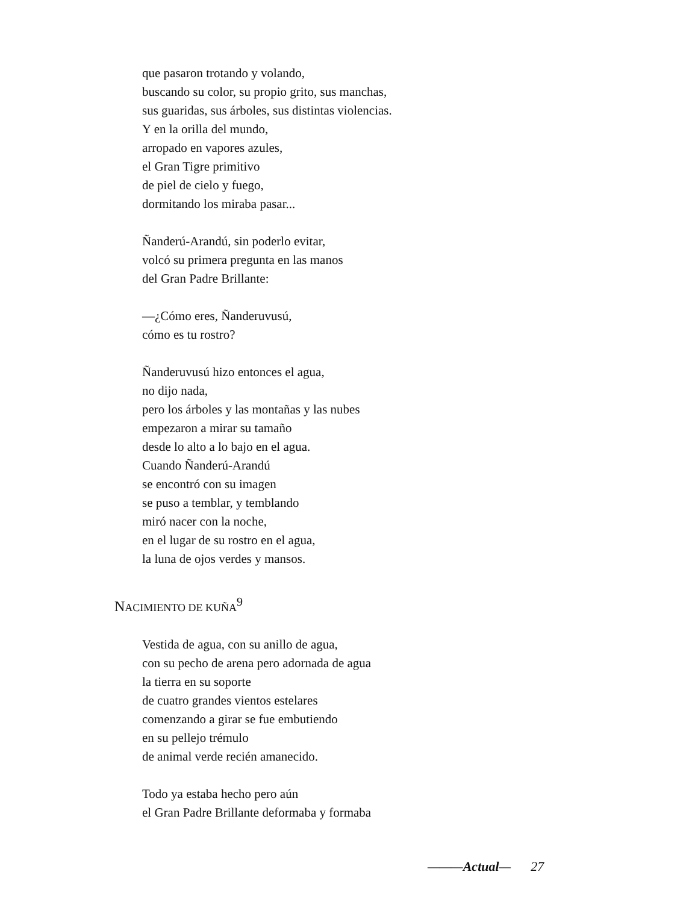que pasaron trotando y volando,
buscando su color, su propio grito, sus manchas,
sus guaridas, sus árboles, sus distintas violencias.
Y en la orilla del mundo,
arropado en vapores azules,
el Gran Tigre primitivo
de piel de cielo y fuego,
dormitando los miraba pasar...
Ñanderú-Arandú, sin poderlo evitar,
volcó su primera pregunta en las manos
del Gran Padre Brillante:
—¿Cómo eres, Ñanderuvusú,
cómo es tu rostro?
Ñanderuvusú hizo entonces el agua,
no dijo nada,
pero los árboles y las montañas y las nubes
empezaron a mirar su tamaño
desde lo alto a lo bajo en el agua.
Cuando Ñanderú-Arandú
se encontró con su imagen
se puso a temblar, y temblando
miró nacer con la noche,
en el lugar de su rostro en el agua,
la luna de ojos verdes y mansos.
NACIMIENTO DE KUÑA<sup>9</sup>
Vestida de agua, con su anillo de agua,
con su pecho de arena pero adornada de agua
la tierra en su soporte
de cuatro grandes vientos estelares
comenzando a girar se fue embutiendo
en su pellejo trémulo
de animal verde recién amanecido.
Todo ya estaba hecho pero aún
el Gran Padre Brillante deformaba y formaba
———Actual— 27